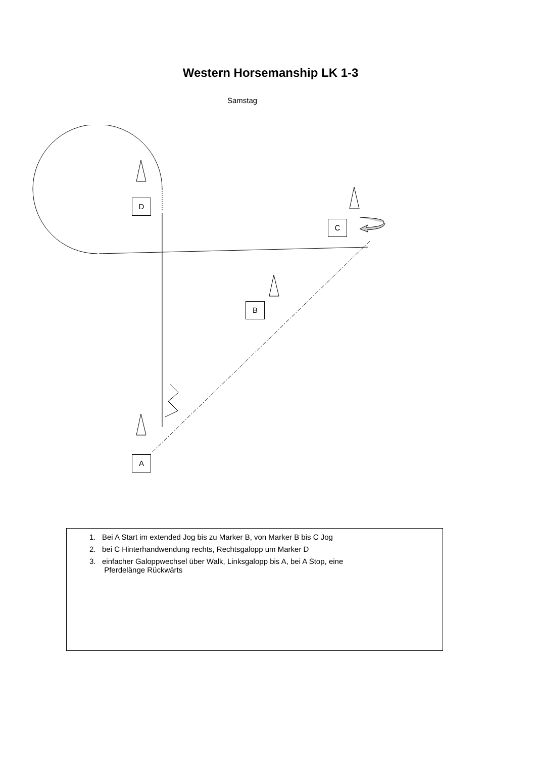Western Horsemanship LK 1-3
Samstag
D
C
B
A
1. Bei A Start im extended Jog bis zu Marker B, von Marker B bis C Jog
2. bei C Hinterhandwendung rechts, Rechtsgalopp um Marker D
3. einfacher Galoppwechsel über Walk, Linksgalopp bis A, bei A Stop, eine
Pferdelänge Rückwärts